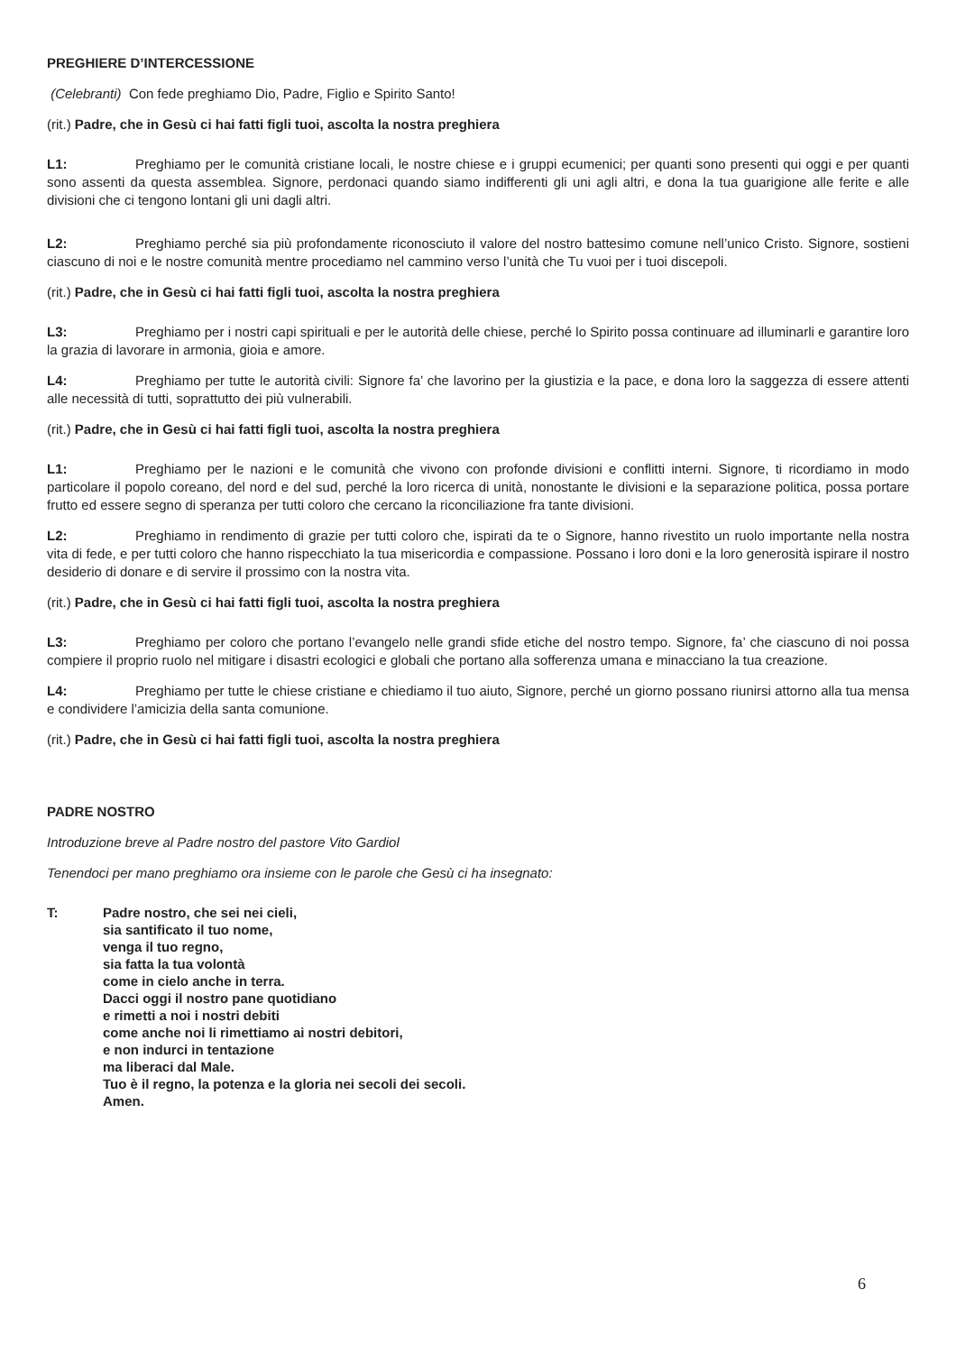PREGHIERE D’INTERCESSIONE
(Celebranti) Con fede preghiamo Dio, Padre, Figlio e Spirito Santo!
(rit.) Padre, che in Gesù ci hai fatti figli tuoi, ascolta la nostra preghiera
L1: Preghiamo per le comunità cristiane locali, le nostre chiese e i gruppi ecumenici; per quanti sono presenti qui oggi e per quanti sono assenti da questa assemblea. Signore, perdonaci quando siamo indifferenti gli uni agli altri, e dona la tua guarigione alle ferite e alle divisioni che ci tengono lontani gli uni dagli altri.
L2: Preghiamo perché sia più profondamente riconosciuto il valore del nostro battesimo comune nell’unico Cristo. Signore, sostieni ciascuno di noi e le nostre comunità mentre procediamo nel cammino verso l’unità che Tu vuoi per i tuoi discepoli.
(rit.) Padre, che in Gesù ci hai fatti figli tuoi, ascolta la nostra preghiera
L3: Preghiamo per i nostri capi spirituali e per le autorità delle chiese, perché lo Spirito possa continuare ad illuminarli e garantire loro la grazia di lavorare in armonia, gioia e amore.
L4: Preghiamo per tutte le autorità civili: Signore fa’ che lavorino per la giustizia e la pace, e dona loro la saggezza di essere attenti alle necessità di tutti, soprattutto dei più vulnerabili.
(rit.) Padre, che in Gesù ci hai fatti figli tuoi, ascolta la nostra preghiera
L1: Preghiamo per le nazioni e le comunità che vivono con profonde divisioni e conflitti interni. Signore, ti ricordiamo in modo particolare il popolo coreano, del nord e del sud, perché la loro ricerca di unità, nonostante le divisioni e la separazione politica, possa portare frutto ed essere segno di speranza per tutti coloro che cercano la riconciliazione fra tante divisioni.
L2: Preghiamo in rendimento di grazie per tutti coloro che, ispirati da te o Signore, hanno rivestito un ruolo importante nella nostra vita di fede, e per tutti coloro che hanno rispecchiato la tua misericordia e compassione. Possano i loro doni e la loro generosità ispirare il nostro desiderio di donare e di servire il prossimo con la nostra vita.
(rit.) Padre, che in Gesù ci hai fatti figli tuoi, ascolta la nostra preghiera
L3: Preghiamo per coloro che portano l’evangelo nelle grandi sfide etiche del nostro tempo. Signore, fa’ che ciascuno di noi possa compiere il proprio ruolo nel mitigare i disastri ecologici e globali che portano alla sofferenza umana e minacciano la tua creazione.
L4: Preghiamo per tutte le chiese cristiane e chiediamo il tuo aiuto, Signore, perché un giorno possano riunirsi attorno alla tua mensa e condividere l’amicizia della santa comunione.
(rit.) Padre, che in Gesù ci hai fatti figli tuoi, ascolta la nostra preghiera
PADRE NOSTRO
Introduzione breve al Padre nostro del pastore Vito Gardiol
Tenendoci per mano preghiamo ora insieme con le parole che Gesù ci ha insegnato:
T:
Padre nostro, che sei nei cieli,
sia santificato il tuo nome,
venga il tuo regno,
sia fatta la tua volontà
come in cielo anche in terra.
Dacci oggi il nostro pane quotidiano
e rimetti a noi i nostri debiti
come anche noi li rimettiamo ai nostri debitori,
e non indurci in tentazione
ma liberaci dal Male.
Tuo è il regno, la potenza e la gloria nei secoli dei secoli.
Amen.
6